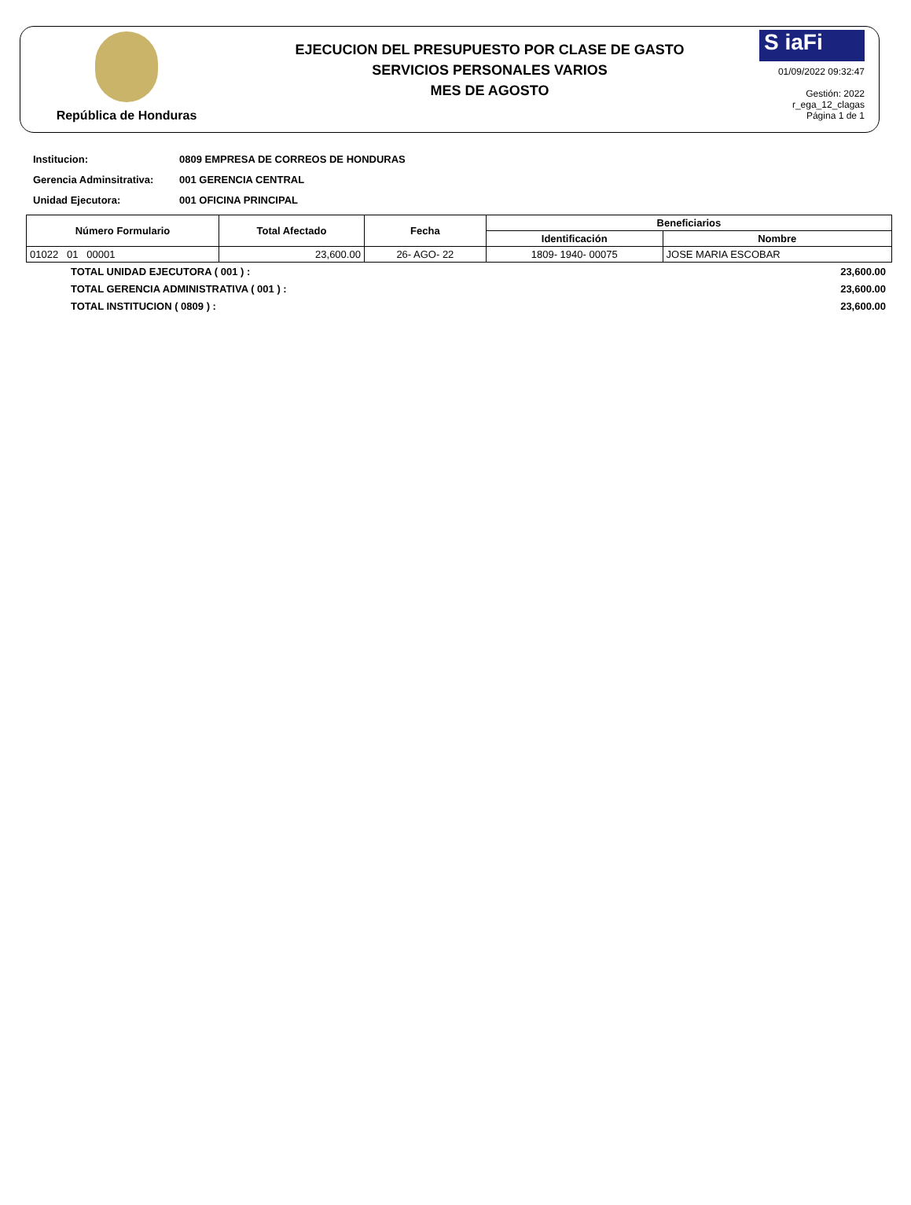República de Honduras
EJECUCION DEL PRESUPUESTO POR CLASE DE GASTO
SERVICIOS PERSONALES VARIOS
MES DE AGOSTO
S iaFi
01/09/2022 09:32:47
Gestión: 2022
r_ega_12_clagas
Página 1 de 1
Institucion: 0809 EMPRESA DE CORREOS DE HONDURAS
Gerencia Adminsitrativa: 001 GERENCIA CENTRAL
Unidad Ejecutora: 001 OFICINA PRINCIPAL
| Número Formulario | Total Afectado | Fecha | Beneficiarios | |
| --- | --- | --- | --- | --- |
| | | | Identificación | Nombre |
| 01022 01 00001 | 23,600.00 | 26- AGO- 22 | 1809- 1940- 00075 | JOSE MARIA ESCOBAR |
TOTAL UNIDAD EJECUTORA ( 001 ) : 23,600.00
TOTAL GERENCIA ADMINISTRATIVA ( 001 ) : 23,600.00
TOTAL INSTITUCION ( 0809 ) : 23,600.00